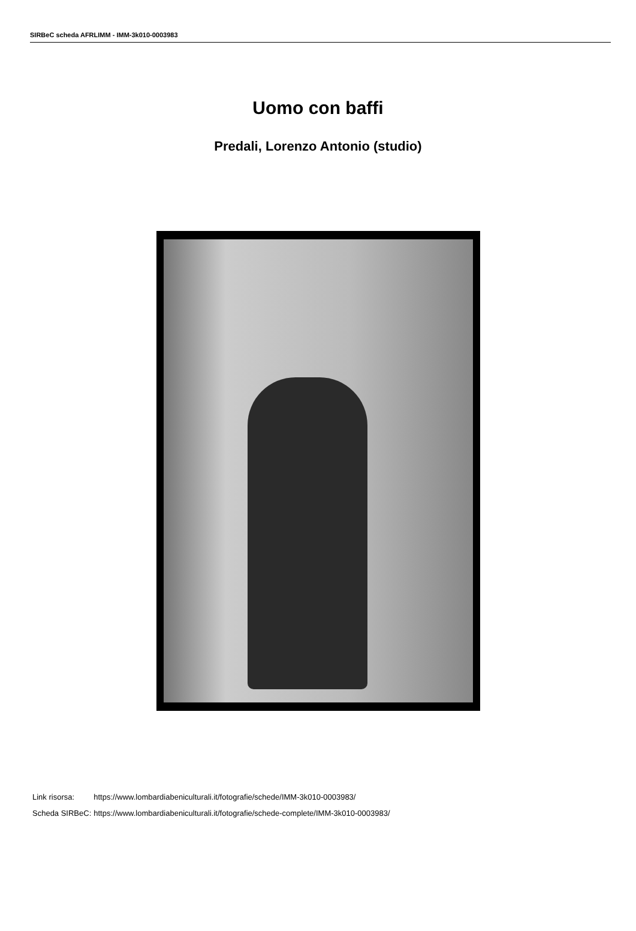SIRBeC scheda AFRLIMM - IMM-3k010-0003983
Uomo con baffi
Predali, Lorenzo Antonio (studio)
| Link risorsa: | https://www.lombardiabeniculturali.it/fotografie/schede/IMM-3k010-0003983/ |
| Scheda SIRBeC: | https://www.lombardiabeniculturali.it/fotografie/schede-complete/IMM-3k010-0003983/ |